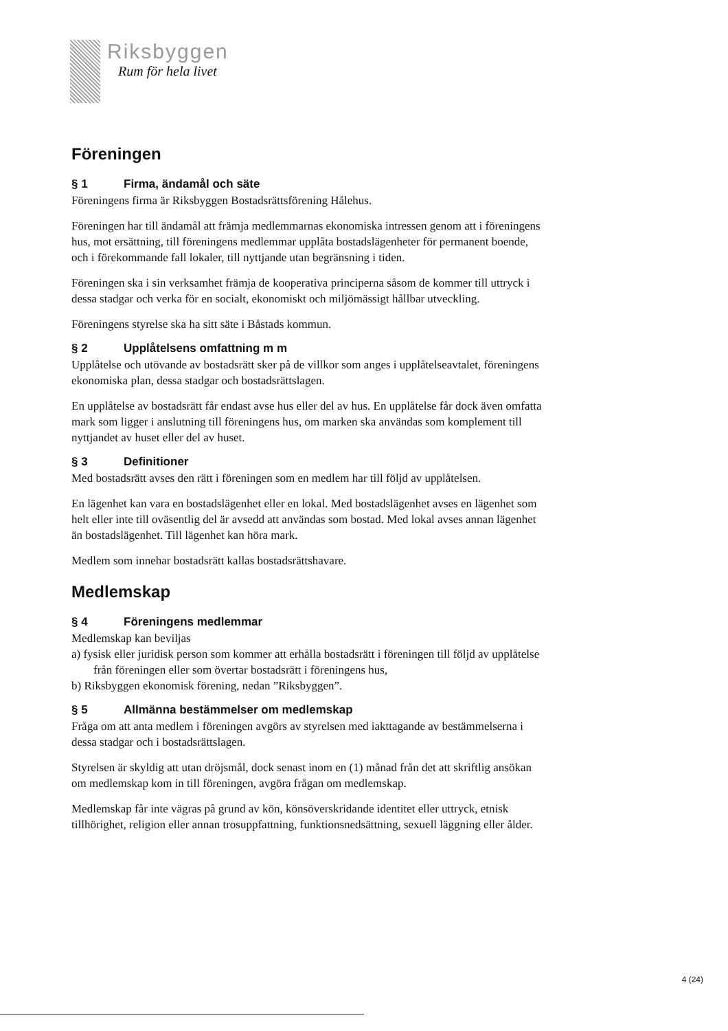Riksbyggen
Rum för hela livet
Föreningen
§ 1 Firma, ändamål och säte
Föreningens firma är Riksbyggen Bostadsrättsförening Hålehus.
Föreningen har till ändamål att främja medlemmarnas ekonomiska intressen genom att i föreningens hus, mot ersättning, till föreningens medlemmar upplåta bostadslägenheter för permanent boende, och i förekommande fall lokaler, till nyttjande utan begränsning i tiden.
Föreningen ska i sin verksamhet främja de kooperativa principerna såsom de kommer till uttryck i dessa stadgar och verka för en socialt, ekonomiskt och miljömässigt hållbar utveckling.
Föreningens styrelse ska ha sitt säte i Båstads kommun.
§ 2 Upplåtelsens omfattning m m
Upplåtelse och utövande av bostadsrätt sker på de villkor som anges i upplåtelseavtalet, föreningens ekonomiska plan, dessa stadgar och bostadsrättslagen.
En upplåtelse av bostadsrätt får endast avse hus eller del av hus. En upplåtelse får dock även omfatta mark som ligger i anslutning till föreningens hus, om marken ska användas som komplement till nyttjandet av huset eller del av huset.
§ 3 Definitioner
Med bostadsrätt avses den rätt i föreningen som en medlem har till följd av upplåtelsen.
En lägenhet kan vara en bostadslägenhet eller en lokal. Med bostadslägenhet avses en lägenhet som helt eller inte till oväsentlig del är avsedd att användas som bostad. Med lokal avses annan lägenhet än bostadslägenhet. Till lägenhet kan höra mark.
Medlem som innehar bostadsrätt kallas bostadsrättshavare.
Medlemskap
§ 4 Föreningens medlemmar
Medlemskap kan beviljas
a) fysisk eller juridisk person som kommer att erhålla bostadsrätt i föreningen till följd av upplåtelse från föreningen eller som övertar bostadsrätt i föreningens hus,
b) Riksbyggen ekonomisk förening, nedan ”Riksbyggen”.
§ 5 Allmänna bestämmelser om medlemskap
Fråga om att anta medlem i föreningen avgörs av styrelsen med iakttagande av bestämmelserna i dessa stadgar och i bostadsrättslagen.
Styrelsen är skyldig att utan dröjsmål, dock senast inom en (1) månad från det att skriftlig ansökan om medlemskap kom in till föreningen, avgöra frågan om medlemskap.
Medlemskap får inte vägras på grund av kön, könsöverskridande identitet eller uttryck, etnisk tillhörighet, religion eller annan trosuppfattning, funktionsnedsättning, sexuell läggning eller ålder.
4 (24)